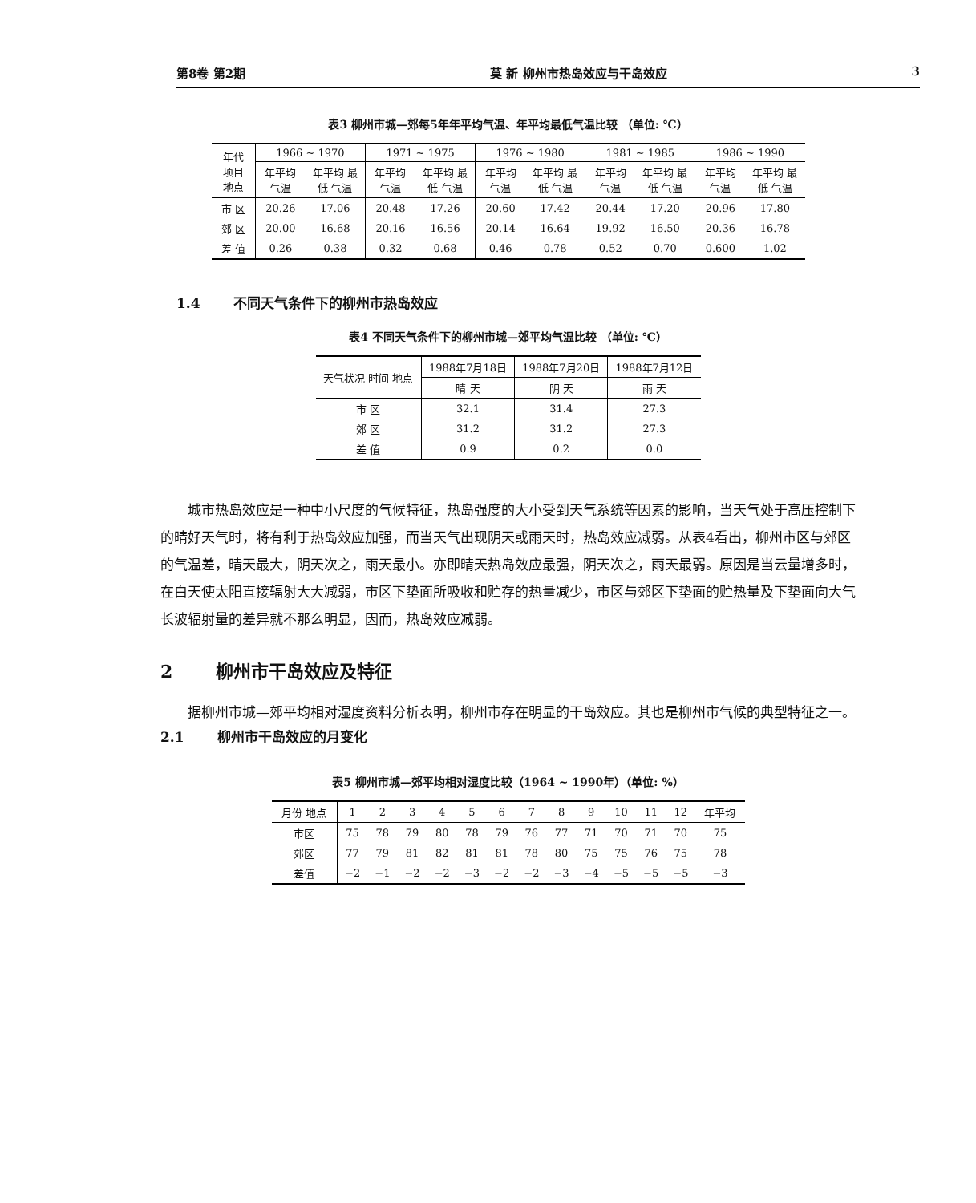第8卷 第2期 莫 新 柳州市热岛效应与干岛效应 3
表3 柳州市城—郊每5年年平均气温、年平均最低气温比较 （单位: ℃）
| 年代 项目 地点 | 1966 ~ 1970 | | 1971 ~ 1975 | | 1976 ~ 1980 | | 1981 ~ 1985 | | 1986 ~ 1990 | |
| --- | --- | --- | --- | --- | --- | --- | --- | --- | --- | --- |
| | 年平均 气温 | 年平均 最低 气温 | 年平均 气温 | 年平均 最低 气温 | 年平均 气温 | 年平均 最低 气温 | 年平均 气温 | 年平均 最低 气温 | 年平均 气温 | 年平均 最低 气温 |
| 市 区 | 20.26 | 17.06 | 20.48 | 17.26 | 20.60 | 17.42 | 20.44 | 17.20 | 20.96 | 17.80 |
| 郊 区 | 20.00 | 16.68 | 20.16 | 16.56 | 20.14 | 16.64 | 19.92 | 16.50 | 20.36 | 16.78 |
| 差 值 | 0.26 | 0.38 | 0.32 | 0.68 | 0.46 | 0.78 | 0.52 | 0.70 | 0.600 | 1.02 |
1.4 不同天气条件下的柳州市热岛效应
表4 不同天气条件下的柳州市城—郊平均气温比较 （单位: ℃）
| 天气状况 时间 地点 | 1988年7月18日 | 1988年7月20日 | 1988年7月12日 |
| --- | --- | --- | --- |
| | 晴 天 | 阴 天 | 雨 天 |
| 市 区 | 32.1 | 31.4 | 27.3 |
| 郊 区 | 31.2 | 31.2 | 27.3 |
| 差 值 | 0.9 | 0.2 | 0.0 |
城市热岛效应是一种中小尺度的气候特征，热岛强度的大小受到天气系统等因素的影响，当天气处于高压控制下的晴好天气时，将有利于热岛效应加强，而当天气出现阴天或雨天时，热岛效应减弱。从表4看出，柳州市区与郊区的气温差，晴天最大，阴天次之，雨天最小。亦即晴天热岛效应最强，阴天次之，雨天最弱。原因是当云量增多时，在白天使太阳直接辐射大大减弱，市区下垫面所吸收和贮存的热量减少，市区与郊区下垫面的贮热量及下垫面向大气长波辐射量的差异就不那么明显，因而，热岛效应减弱。
2 柳州市干岛效应及特征
据柳州市城—郊平均相对湿度资料分析表明，柳州市存在明显的干岛效应。其也是柳州市气候的典型特征之一。
2.1 柳州市干岛效应的月变化
表5 柳州市城—郊平均相对湿度比较（1964 ~ 1990年）（单位: %）
| 月份 地点 | 1 | 2 | 3 | 4 | 5 | 6 | 7 | 8 | 9 | 10 | 11 | 12 | 年平均 |
| --- | --- | --- | --- | --- | --- | --- | --- | --- | --- | --- | --- | --- | --- |
| 市区 | 75 | 78 | 79 | 80 | 78 | 79 | 76 | 77 | 71 | 70 | 71 | 70 | 75 |
| 郊区 | 77 | 79 | 81 | 82 | 81 | 81 | 78 | 80 | 75 | 75 | 76 | 75 | 78 |
| 差值 | −2 | −1 | −2 | −2 | −3 | −2 | −2 | −3 | −4 | −5 | −5 | −5 | −3 |